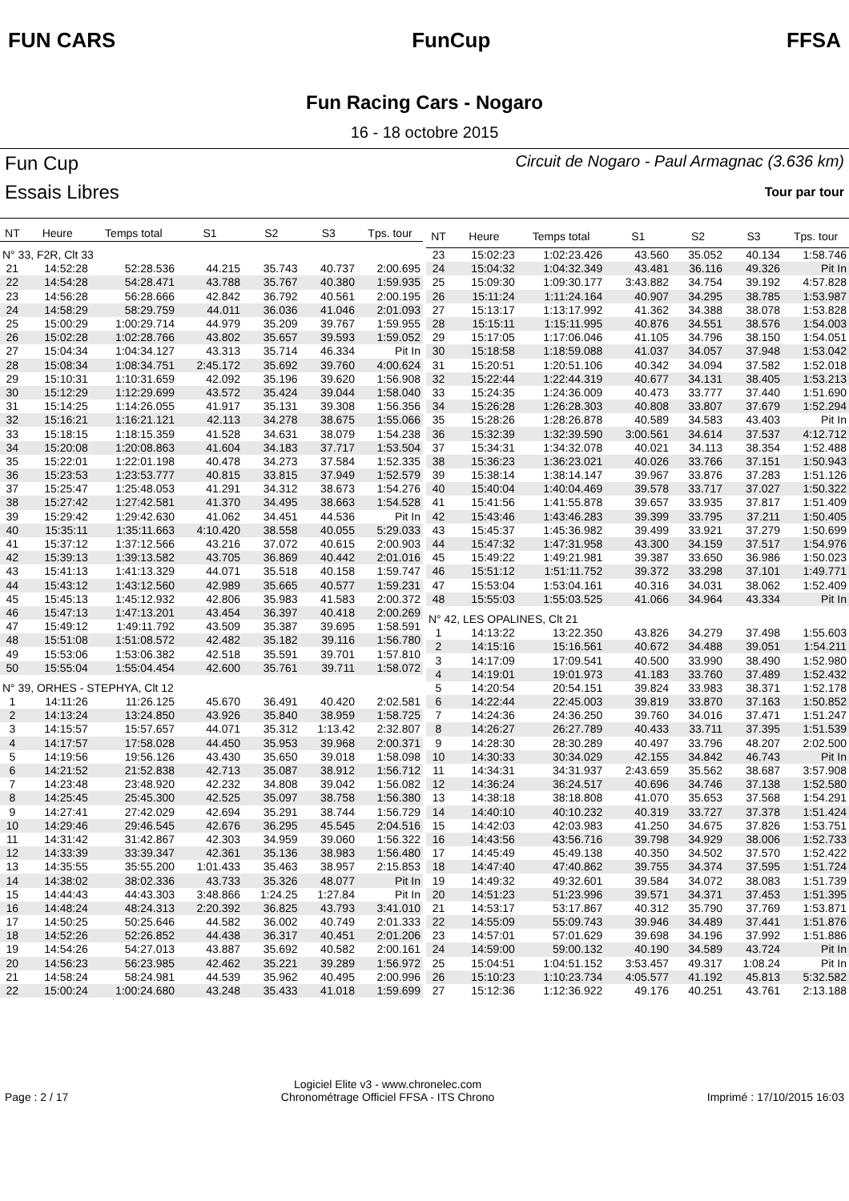FUN CARS FunCup FFSA
Fun Racing Cars - Nogaro
16 - 18 octobre 2015
Fun Cup
Essais Libres
Circuit de Nogaro - Paul Armagnac (3.636 km)
Tour par tour
| NT | Heure | Temps total | S1 | S2 | S3 | Tps. tour |
| --- | --- | --- | --- | --- | --- | --- |
| N° 33, F2R, Clt 33 | | | | | | |
| 21 | 14:52:28 | 52:28.536 | 44.215 | 35.743 | 40.737 | 2:00.695 |
| 22 | 14:54:28 | 54:28.471 | 43.788 | 35.767 | 40.380 | 1:59.935 |
| 23 | 14:56:28 | 56:28.666 | 42.842 | 36.792 | 40.561 | 2:00.195 |
| 24 | 14:58:29 | 58:29.759 | 44.011 | 36.036 | 41.046 | 2:01.093 |
| 25 | 15:00:29 | 1:00:29.714 | 44.979 | 35.209 | 39.767 | 1:59.955 |
| 26 | 15:02:28 | 1:02:28.766 | 43.802 | 35.657 | 39.593 | 1:59.052 |
| 27 | 15:04:34 | 1:04:34.127 | 43.313 | 35.714 | 46.334 | Pit In |
| 28 | 15:08:34 | 1:08:34.751 | 2:45.172 | 35.692 | 39.760 | 4:00.624 |
| 29 | 15:10:31 | 1:10:31.659 | 42.092 | 35.196 | 39.620 | 1:56.908 |
| 30 | 15:12:29 | 1:12:29.699 | 43.572 | 35.424 | 39.044 | 1:58.040 |
| 31 | 15:14:25 | 1:14:26.055 | 41.917 | 35.131 | 39.308 | 1:56.356 |
| 32 | 15:16:21 | 1:16:21.121 | 42.113 | 34.278 | 38.675 | 1:55.066 |
| 33 | 15:18:15 | 1:18:15.359 | 41.528 | 34.631 | 38.079 | 1:54.238 |
| 34 | 15:20:08 | 1:20:08.863 | 41.604 | 34.183 | 37.717 | 1:53.504 |
| 35 | 15:22:01 | 1:22:01.198 | 40.478 | 34.273 | 37.584 | 1:52.335 |
| 36 | 15:23:53 | 1:23:53.777 | 40.815 | 33.815 | 37.949 | 1:52.579 |
| 37 | 15:25:47 | 1:25:48.053 | 41.291 | 34.312 | 38.673 | 1:54.276 |
| 38 | 15:27:42 | 1:27:42.581 | 41.370 | 34.495 | 38.663 | 1:54.528 |
| 39 | 15:29:42 | 1:29:42.630 | 41.062 | 34.451 | 44.536 | Pit In |
| 40 | 15:35:11 | 1:35:11.663 | 4:10.420 | 38.558 | 40.055 | 5:29.033 |
| 41 | 15:37:12 | 1:37:12.566 | 43.216 | 37.072 | 40.615 | 2:00.903 |
| 42 | 15:39:13 | 1:39:13.582 | 43.705 | 36.869 | 40.442 | 2:01.016 |
| 43 | 15:41:13 | 1:41:13.329 | 44.071 | 35.518 | 40.158 | 1:59.747 |
| 44 | 15:43:12 | 1:43:12.560 | 42.989 | 35.665 | 40.577 | 1:59.231 |
| 45 | 15:45:13 | 1:45:12.932 | 42.806 | 35.983 | 41.583 | 2:00.372 |
| 46 | 15:47:13 | 1:47:13.201 | 43.454 | 36.397 | 40.418 | 2:00.269 |
| 47 | 15:49:12 | 1:49:11.792 | 43.509 | 35.387 | 39.695 | 1:58.591 |
| 48 | 15:51:08 | 1:51:08.572 | 42.482 | 35.182 | 39.116 | 1:56.780 |
| 49 | 15:53:06 | 1:53:06.382 | 42.518 | 35.591 | 39.701 | 1:57.810 |
| 50 | 15:55:04 | 1:55:04.454 | 42.600 | 35.761 | 39.711 | 1:58.072 |
| N° 39, ORHES - STEPHYA, Clt 12 | | | | | | |
| 1 | 14:11:26 | 11:26.125 | 45.670 | 36.491 | 40.420 | 2:02.581 |
| 2 | 14:13:24 | 13:24.850 | 43.926 | 35.840 | 38.959 | 1:58.725 |
| 3 | 14:15:57 | 15:57.657 | 44.071 | 35.312 | 1:13.42 | 2:32.807 |
| 4 | 14:17:57 | 17:58.028 | 44.450 | 35.953 | 39.968 | 2:00.371 |
| 5 | 14:19:56 | 19:56.126 | 43.430 | 35.650 | 39.018 | 1:58.098 |
| 6 | 14:21:52 | 21:52.838 | 42.713 | 35.087 | 38.912 | 1:56.712 |
| 7 | 14:23:48 | 23:48.920 | 42.232 | 34.808 | 39.042 | 1:56.082 |
| 8 | 14:25:45 | 25:45.300 | 42.525 | 35.097 | 38.758 | 1:56.380 |
| 9 | 14:27:41 | 27:42.029 | 42.694 | 35.291 | 38.744 | 1:56.729 |
| 10 | 14:29:46 | 29:46.545 | 42.676 | 36.295 | 45.545 | 2:04.516 |
| 11 | 14:31:42 | 31:42.867 | 42.303 | 34.959 | 39.060 | 1:56.322 |
| 12 | 14:33:39 | 33:39.347 | 42.361 | 35.136 | 38.983 | 1:56.480 |
| 13 | 14:35:55 | 35:55.200 | 1:01.433 | 35.463 | 38.957 | 2:15.853 |
| 14 | 14:38:02 | 38:02.336 | 43.733 | 35.326 | 48.077 | Pit In |
| 15 | 14:44:43 | 44:43.303 | 3:48.866 | 1:24.25 | 1:27.84 | Pit In |
| 16 | 14:48:24 | 48:24.313 | 2:20.392 | 36.825 | 43.793 | 3:41.010 |
| 17 | 14:50:25 | 50:25.646 | 44.582 | 36.002 | 40.749 | 2:01.333 |
| 18 | 14:52:26 | 52:26.852 | 44.438 | 36.317 | 40.451 | 2:01.206 |
| 19 | 14:54:26 | 54:27.013 | 43.887 | 35.692 | 40.582 | 2:00.161 |
| 20 | 14:56:23 | 56:23.985 | 42.462 | 35.221 | 39.289 | 1:56.972 |
| 21 | 14:58:24 | 58:24.981 | 44.539 | 35.962 | 40.495 | 2:00.996 |
| 22 | 15:00:24 | 1:00:24.680 | 43.248 | 35.433 | 41.018 | 1:59.699 |
| NT | Heure | Temps total | S1 | S2 | S3 | Tps. tour |
| --- | --- | --- | --- | --- | --- | --- |
| 23 | 15:02:23 | 1:02:23.426 | 43.560 | 35.052 | 40.134 | 1:58.746 |
| 24 | 15:04:32 | 1:04:32.349 | 43.481 | 36.116 | 49.326 | Pit In |
| 25 | 15:09:30 | 1:09:30.177 | 3:43.882 | 34.754 | 39.192 | 4:57.828 |
| 26 | 15:11:24 | 1:11:24.164 | 40.907 | 34.295 | 38.785 | 1:53.987 |
| 27 | 15:13:17 | 1:13:17.992 | 41.362 | 34.388 | 38.078 | 1:53.828 |
| 28 | 15:15:11 | 1:15:11.995 | 40.876 | 34.551 | 38.576 | 1:54.003 |
| 29 | 15:17:05 | 1:17:06.046 | 41.105 | 34.796 | 38.150 | 1:54.051 |
| 30 | 15:18:58 | 1:18:59.088 | 41.037 | 34.057 | 37.948 | 1:53.042 |
| 31 | 15:20:51 | 1:20:51.106 | 40.342 | 34.094 | 37.582 | 1:52.018 |
| 32 | 15:22:44 | 1:22:44.319 | 40.677 | 34.131 | 38.405 | 1:53.213 |
| 33 | 15:24:35 | 1:24:36.009 | 40.473 | 33.777 | 37.440 | 1:51.690 |
| 34 | 15:26:28 | 1:26:28.303 | 40.808 | 33.807 | 37.679 | 1:52.294 |
| 35 | 15:28:26 | 1:28:26.878 | 40.589 | 34.583 | 43.403 | Pit In |
| 36 | 15:32:39 | 1:32:39.590 | 3:00.561 | 34.614 | 37.537 | 4:12.712 |
| 37 | 15:34:31 | 1:34:32.078 | 40.021 | 34.113 | 38.354 | 1:52.488 |
| 38 | 15:36:23 | 1:36:23.021 | 40.026 | 33.766 | 37.151 | 1:50.943 |
| 39 | 15:38:14 | 1:38:14.147 | 39.967 | 33.876 | 37.283 | 1:51.126 |
| 40 | 15:40:04 | 1:40:04.469 | 39.578 | 33.717 | 37.027 | 1:50.322 |
| 41 | 15:41:56 | 1:41:55.878 | 39.657 | 33.935 | 37.817 | 1:51.409 |
| 42 | 15:43:46 | 1:43:46.283 | 39.399 | 33.795 | 37.211 | 1:50.405 |
| 43 | 15:45:37 | 1:45:36.982 | 39.499 | 33.921 | 37.279 | 1:50.699 |
| 44 | 15:47:32 | 1:47:31.958 | 43.300 | 34.159 | 37.517 | 1:54.976 |
| 45 | 15:49:22 | 1:49:21.981 | 39.387 | 33.650 | 36.986 | 1:50.023 |
| 46 | 15:51:12 | 1:51:11.752 | 39.372 | 33.298 | 37.101 | 1:49.771 |
| 47 | 15:53:04 | 1:53:04.161 | 40.316 | 34.031 | 38.062 | 1:52.409 |
| 48 | 15:55:03 | 1:55:03.525 | 41.066 | 34.964 | 43.334 | Pit In |
| N° 42, LES OPALINES, Clt 21 | | | | | | |
| 1 | 14:13:22 | 13:22.350 | 43.826 | 34.279 | 37.498 | 1:55.603 |
| 2 | 14:15:16 | 15:16.561 | 40.672 | 34.488 | 39.051 | 1:54.211 |
| 3 | 14:17:09 | 17:09.541 | 40.500 | 33.990 | 38.490 | 1:52.980 |
| 4 | 14:19:01 | 19:01.973 | 41.183 | 33.760 | 37.489 | 1:52.432 |
| 5 | 14:20:54 | 20:54.151 | 39.824 | 33.983 | 38.371 | 1:52.178 |
| 6 | 14:22:44 | 22:45.003 | 39.819 | 33.870 | 37.163 | 1:50.852 |
| 7 | 14:24:36 | 24:36.250 | 39.760 | 34.016 | 37.471 | 1:51.247 |
| 8 | 14:26:27 | 26:27.789 | 40.433 | 33.711 | 37.395 | 1:51.539 |
| 9 | 14:28:30 | 28:30.289 | 40.497 | 33.796 | 48.207 | 2:02.500 |
| 10 | 14:30:33 | 30:34.029 | 42.155 | 34.842 | 46.743 | Pit In |
| 11 | 14:34:31 | 34:31.937 | 2:43.659 | 35.562 | 38.687 | 3:57.908 |
| 12 | 14:36:24 | 36:24.517 | 40.696 | 34.746 | 37.138 | 1:52.580 |
| 13 | 14:38:18 | 38:18.808 | 41.070 | 35.653 | 37.568 | 1:54.291 |
| 14 | 14:40:10 | 40:10.232 | 40.319 | 33.727 | 37.378 | 1:51.424 |
| 15 | 14:42:03 | 42:03.983 | 41.250 | 34.675 | 37.826 | 1:53.751 |
| 16 | 14:43:56 | 43:56.716 | 39.798 | 34.929 | 38.006 | 1:52.733 |
| 17 | 14:45:49 | 45:49.138 | 40.350 | 34.502 | 37.570 | 1:52.422 |
| 18 | 14:47:40 | 47:40.862 | 39.755 | 34.374 | 37.595 | 1:51.724 |
| 19 | 14:49:32 | 49:32.601 | 39.584 | 34.072 | 38.083 | 1:51.739 |
| 20 | 14:51:23 | 51:23.996 | 39.571 | 34.371 | 37.453 | 1:51.395 |
| 21 | 14:53:17 | 53:17.867 | 40.312 | 35.790 | 37.769 | 1:53.871 |
| 22 | 14:55:09 | 55:09.743 | 39.946 | 34.489 | 37.441 | 1:51.876 |
| 23 | 14:57:01 | 57:01.629 | 39.698 | 34.196 | 37.992 | 1:51.886 |
| 24 | 14:59:00 | 59:00.132 | 40.190 | 34.589 | 43.724 | Pit In |
| 25 | 15:04:51 | 1:04:51.152 | 3:53.457 | 49.317 | 1:08.24 | Pit In |
| 26 | 15:10:23 | 1:10:23.734 | 4:05.577 | 41.192 | 45.813 | 5:32.582 |
| 27 | 15:12:36 | 1:12:36.922 | 49.176 | 40.251 | 43.761 | 2:13.188 |
Page : 2 / 17
Logiciel Elite v3 - www.chronelec.com
Chronométrage Officiel FFSA - ITS Chrono
Imprimé : 17/10/2015 16:03